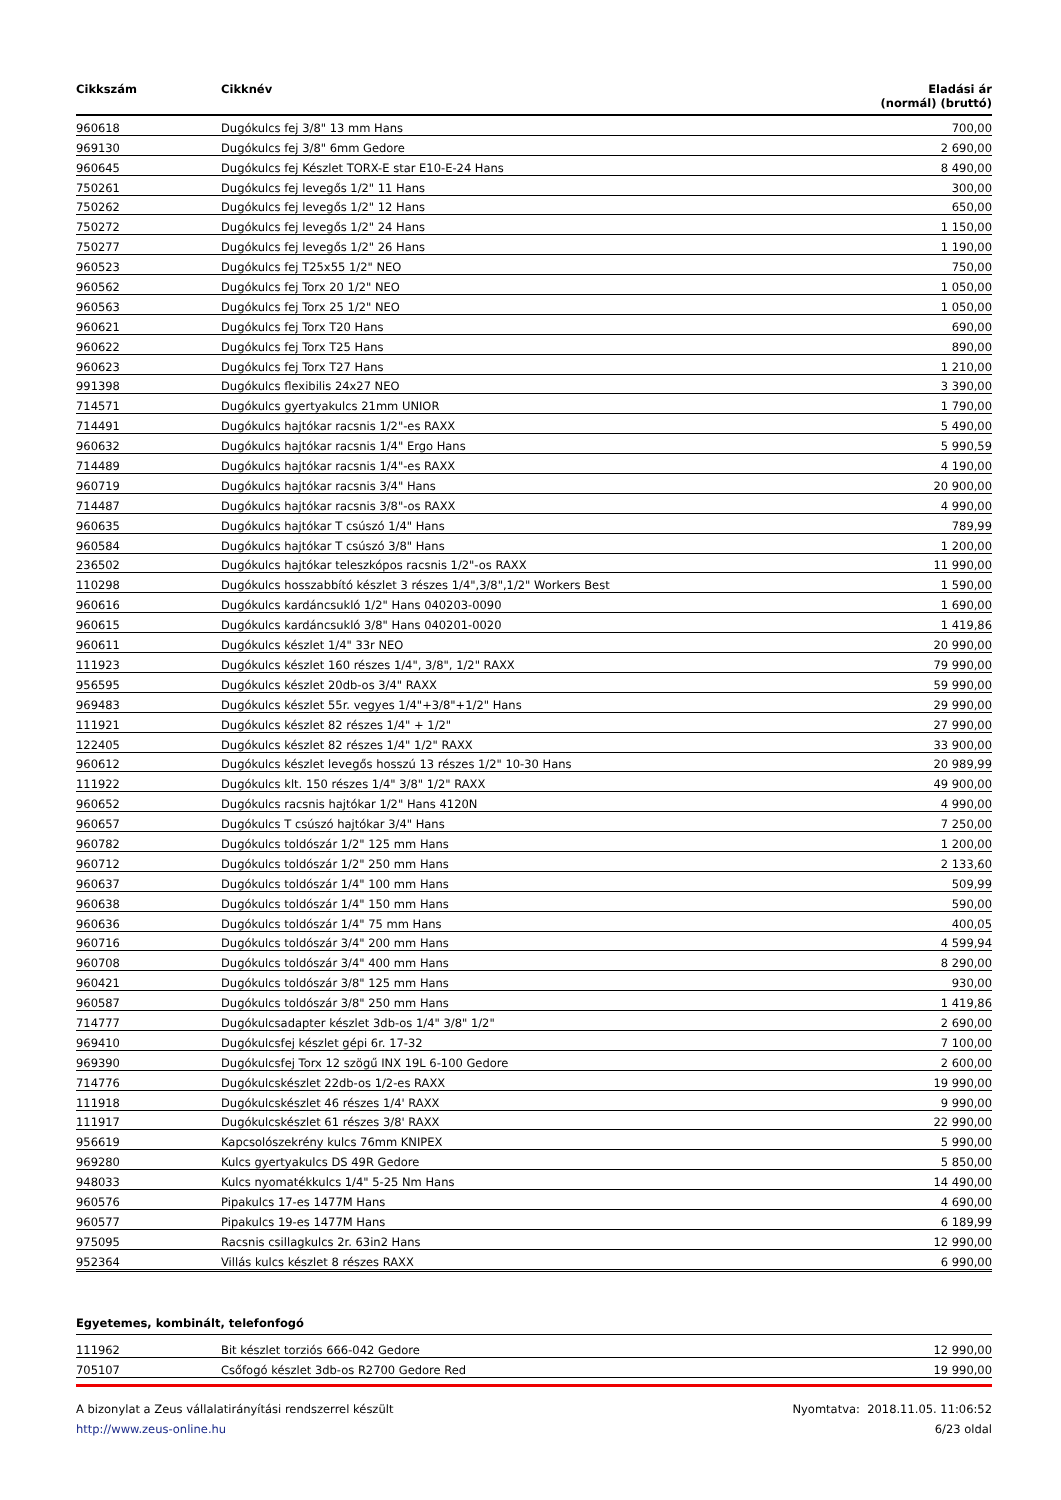| Cikkszám | Cikknév | Eladási ár (normál) (bruttó) |
| --- | --- | --- |
| 960618 | Dugókulcs fej 3/8" 13 mm Hans | 700,00 |
| 969130 | Dugókulcs fej 3/8" 6mm Gedore | 2 690,00 |
| 960645 | Dugókulcs fej Készlet TORX-E star E10-E-24 Hans | 8 490,00 |
| 750261 | Dugókulcs fej levegős 1/2" 11 Hans | 300,00 |
| 750262 | Dugókulcs fej levegős 1/2" 12 Hans | 650,00 |
| 750272 | Dugókulcs fej levegős 1/2" 24 Hans | 1 150,00 |
| 750277 | Dugókulcs fej levegős 1/2" 26 Hans | 1 190,00 |
| 960523 | Dugókulcs fej T25x55 1/2" NEO | 750,00 |
| 960562 | Dugókulcs fej Torx 20 1/2" NEO | 1 050,00 |
| 960563 | Dugókulcs fej Torx 25 1/2" NEO | 1 050,00 |
| 960621 | Dugókulcs fej Torx T20 Hans | 690,00 |
| 960622 | Dugókulcs fej Torx T25 Hans | 890,00 |
| 960623 | Dugókulcs fej Torx T27 Hans | 1 210,00 |
| 991398 | Dugókulcs flexibilis 24x27 NEO | 3 390,00 |
| 714571 | Dugókulcs gyertyakulcs 21mm UNIOR | 1 790,00 |
| 714491 | Dugókulcs hajtókar racsnis 1/2"-es RAXX | 5 490,00 |
| 960632 | Dugókulcs hajtókar racsnis 1/4" Ergo Hans | 5 990,59 |
| 714489 | Dugókulcs hajtókar racsnis 1/4"-es RAXX | 4 190,00 |
| 960719 | Dugókulcs hajtókar racsnis 3/4" Hans | 20 900,00 |
| 714487 | Dugókulcs hajtókar racsnis 3/8"-os RAXX | 4 990,00 |
| 960635 | Dugókulcs hajtókar T csúszó 1/4" Hans | 789,99 |
| 960584 | Dugókulcs hajtókar T csúszó 3/8" Hans | 1 200,00 |
| 236502 | Dugókulcs hajtókar teleszkópos racsnis 1/2"-os RAXX | 11 990,00 |
| 110298 | Dugókulcs hosszabbító készlet 3 részes 1/4",3/8",1/2" Workers Best | 1 590,00 |
| 960616 | Dugókulcs kardáncsukló 1/2" Hans 040203-0090 | 1 690,00 |
| 960615 | Dugókulcs kardáncsukló 3/8" Hans 040201-0020 | 1 419,86 |
| 960611 | Dugókulcs készlet 1/4" 33r NEO | 20 990,00 |
| 111923 | Dugókulcs készlet 160 részes 1/4", 3/8", 1/2" RAXX | 79 990,00 |
| 956595 | Dugókulcs készlet 20db-os 3/4" RAXX | 59 990,00 |
| 969483 | Dugókulcs készlet 55r. vegyes 1/4"+3/8"+1/2" Hans | 29 990,00 |
| 111921 | Dugókulcs készlet 82 részes 1/4" + 1/2" | 27 990,00 |
| 122405 | Dugókulcs készlet 82 részes 1/4" 1/2" RAXX | 33 900,00 |
| 960612 | Dugókulcs készlet levegős hosszú 13 részes 1/2" 10-30 Hans | 20 989,99 |
| 111922 | Dugókulcs klt. 150 részes 1/4" 3/8" 1/2" RAXX | 49 900,00 |
| 960652 | Dugókulcs racsnis hajtókar 1/2" Hans 4120N | 4 990,00 |
| 960657 | Dugókulcs T csúszó hajtókar 3/4" Hans | 7 250,00 |
| 960782 | Dugókulcs toldószár 1/2" 125 mm Hans | 1 200,00 |
| 960712 | Dugókulcs toldószár 1/2" 250 mm Hans | 2 133,60 |
| 960637 | Dugókulcs toldószár 1/4" 100 mm Hans | 509,99 |
| 960638 | Dugókulcs toldószár 1/4" 150 mm Hans | 590,00 |
| 960636 | Dugókulcs toldószár 1/4" 75 mm Hans | 400,05 |
| 960716 | Dugókulcs toldószár 3/4" 200 mm Hans | 4 599,94 |
| 960708 | Dugókulcs toldószár 3/4" 400 mm Hans | 8 290,00 |
| 960421 | Dugókulcs toldószár 3/8" 125 mm Hans | 930,00 |
| 960587 | Dugókulcs toldószár 3/8" 250 mm Hans | 1 419,86 |
| 714777 | Dugókulcsadapter készlet 3db-os 1/4" 3/8" 1/2" | 2 690,00 |
| 969410 | Dugókulcsfej készlet gépi 6r. 17-32 | 7 100,00 |
| 969390 | Dugókulcsfej Torx 12 szögű INX 19L 6-100 Gedore | 2 600,00 |
| 714776 | Dugókulcskészlet 22db-os 1/2-es RAXX | 19 990,00 |
| 111918 | Dugókulcskészlet 46 részes 1/4' RAXX | 9 990,00 |
| 111917 | Dugókulcskészlet 61 részes 3/8' RAXX | 22 990,00 |
| 956619 | Kapcsolószekrény kulcs 76mm KNIPEX | 5 990,00 |
| 969280 | Kulcs gyertyakulcs DS 49R Gedore | 5 850,00 |
| 948033 | Kulcs nyomatékkulcs 1/4" 5-25 Nm Hans | 14 490,00 |
| 960576 | Pipakulcs 17-es 1477M Hans | 4 690,00 |
| 960577 | Pipakulcs 19-es 1477M Hans | 6 189,99 |
| 975095 | Racsnis csillagkulcs 2r. 63in2 Hans | 12 990,00 |
| 952364 | Villás kulcs készlet 8 részes RAXX | 6 990,00 |
Egyetemes, kombinált, telefonfogó
| 111962 | Bit készlet torziós 666-042 Gedore | 12 990,00 |
| 705107 | Csőfogó készlet 3db-os R2700 Gedore Red | 19 990,00 |
A bizonylat a Zeus vállalatirányítási rendszerrel készült
http://www.zeus-online.hu
Nyomtatva: 2018.11.05. 11:06:52
6/23 oldal